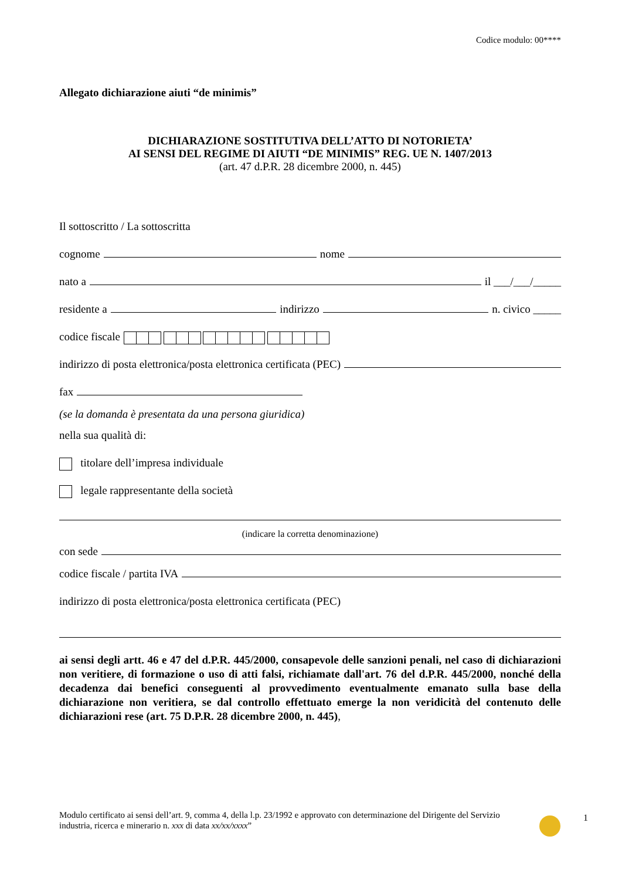Codice modulo: 00****
Allegato dichiarazione aiuti “de minimis”
DICHIARAZIONE SOSTITUTIVA DELL’ATTO DI NOTORIETA’
AI SENSI DEL REGIME DI AIUTI “DE MINIMIS” REG. UE N. 1407/2013
(art. 47 d.P.R. 28 dicembre 2000, n. 445)
Il sottoscritto / La sottoscritta
cognome nome
nato a il ___/___/_____
residente a indirizzo n. civico _____
codice fiscale
indirizzo di posta elettronica/posta elettronica certificata (PEC)
fax
(se la domanda è presentata da una persona giuridica)
nella sua qualità di:
titolare dell’impresa individuale
legale rappresentante della società
(indicare la corretta denominazione)
con sede
codice fiscale / partita IVA
indirizzo di posta elettronica/posta elettronica certificata (PEC)
ai sensi degli artt. 46 e 47 del d.P.R. 445/2000, consapevole delle sanzioni penali, nel caso di dichiarazioni non veritiere, di formazione o uso di atti falsi, richiamate dall'art. 76 del d.P.R. 445/2000, nonché della decadenza dai benefici conseguenti al provvedimento eventualmente emanato sulla base della dichiarazione non veritiera, se dal controllo effettuato emerge la non veridicità del contenuto delle dichiarazioni rese (art. 75 D.P.R. 28 dicembre 2000, n. 445),
Modulo certificato ai sensi dell’art. 9, comma 4, della l.p. 23/1992 e approvato con determinazione del Dirigente del Servizio industria, ricerca e minerario n. xxx di data xx/xx/xxxx”
1